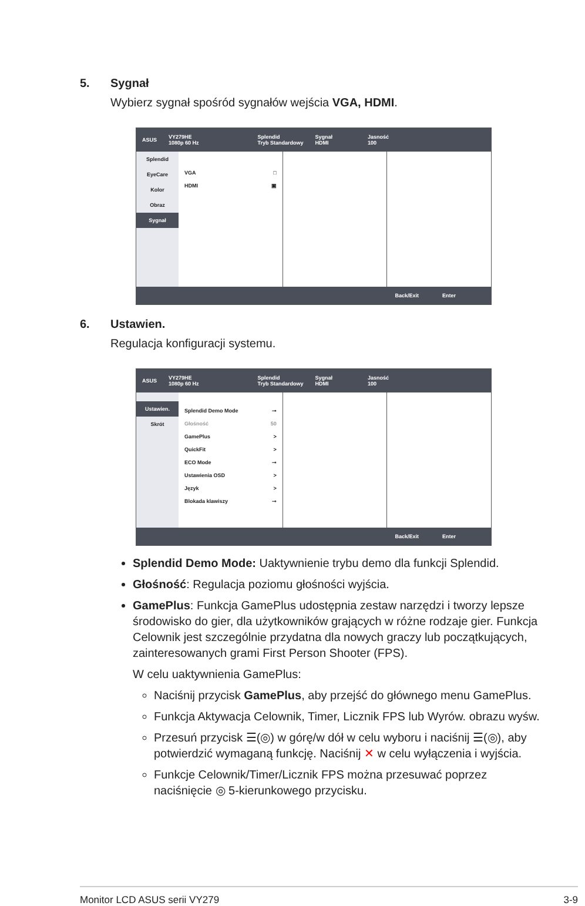5. Sygnał
Wybierz sygnał spośród sygnałów wejścia VGA, HDMI.
ASUS
VY279HE
1080p 60 Hz
Splendid
Tryb Standardowy
Sygnał
HDMI
Jasność
100
Splendid
EyeCare
Kolor
Obraz
Sygnał
VGA □
HDMI ▣
Back/Exit Enter
6. Ustawien.
Regulacja konfiguracji systemu.
ASUS
VY279HE
1080p 60 Hz
Splendid
Tryb Standardowy
Sygnał
HDMI
Jasność
100
Ustawien.
Skrót
Splendid Demo Mode ⊸
Głośność 50
GamePlus >
QuickFit >
ECO Mode ⊸
Ustawienia OSD >
Język >
Blokada klawiszy ⊸
Back/Exit Enter
Splendid Demo Mode: Uaktywnienie trybu demo dla funkcji Splendid.
Głośność: Regulacja poziomu głośności wyjścia.
GamePlus: Funkcja GamePlus udostępnia zestaw narzędzi i tworzy lepsze środowisko do gier, dla użytkowników grających w różne rodzaje gier. Funkcja Celownik jest szczególnie przydatna dla nowych graczy lub początkujących, zainteresowanych grami First Person Shooter (FPS).
W celu uaktywnienia GamePlus:
Naciśnij przycisk GamePlus, aby przejść do głównego menu GamePlus.
Funkcja Aktywacja Celownik, Timer, Licznik FPS lub Wyrów. obrazu wyśw.
Przesuń przycisk ☰(◎) w górę/w dół w celu wyboru i naciśnij ☰(◎), aby potwierdzić wymaganą funkcję. Naciśnij ✕ w celu wyłączenia i wyjścia.
Funkcje Celownik/Timer/Licznik FPS można przesuwać poprzez naciśnięcie ◎ 5-kierunkowego przycisku.
Monitor LCD ASUS serii VY279 3-9